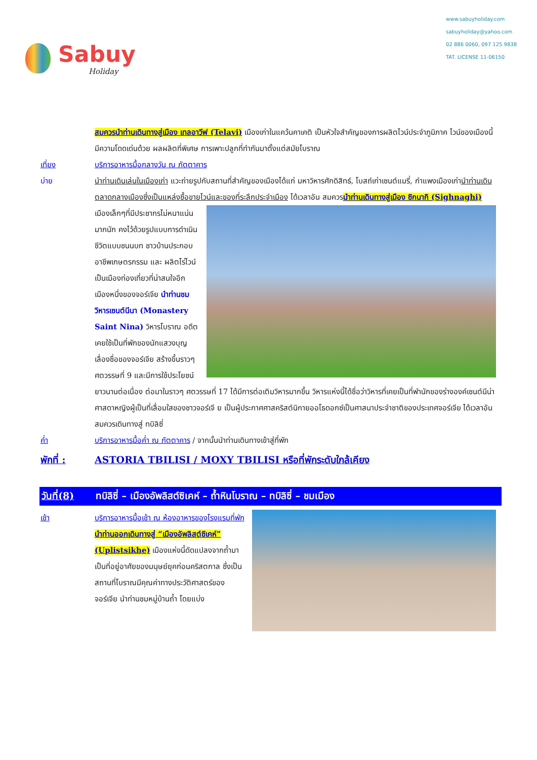Sabuy
Holiday
www.sabuyholiday.com
sabuyholiday@yahoo.com
02 886 0060, 097 125 9838
TAT. LICENSE 11-06150
สมควรนำท่านเดินทางสู่เมือง เทลอาวีฟ (Telavi) เมืองเก่าในแคว้นคาเคติ เป็นหัวใจสำคัญของการผลิตไวน์ประจำภูมิภาค ไวน์ของเมืองนี้มีความโดดเด่นด้วย ผลผลิตที่พิเศษ การเพาะปลูกที่ทำกันมาตั้งแต่สมัยโบราณ
เที่ยง บริการอาหารมื้อกลางวัน ณ ภัตตาคาร
บ่าย นำท่านเดินเล่นในเมืองเก่า แวะถ่ายรูปกับสถานที่สำคัญของเมืองได้แก่ มหาวิหารศักดิสิทธ์, โบสถ์เก่าเซนต์แมรี่, กำแพงเมืองเก่านำท่านเดินตลาดกลางเมืองซึ่งเป็นแหล่งซื้อขายไวน์และของที่ระลึกประจำเมือง ได้เวลาอัน
สมควรนำท่านเดินทางสู่เมือง ซิกนากิ (Sighnaghi) เมืองเล็กๆที่มีประชากรไม่หนาแน่นมากนัก คงไว้ด้วยรูปแบบการดำเนินชีวิตแบบชนนบท ชาวบ้านประกอบอาชีพเกษตรกรรม และ ผลิตไร่ไวน์ เป็นเมืองท่องเที่ยวที่น่าสนใจอีกเมืองหนึ่งของจอร์เจีย นำท่านชมวิหารเซนต์นีนา (Monastery Saint Nina) วิหารโบราณ อดีตเคยใช้เป็นที่พักของนักแสวงบุญเลื่องชื่อของจอร์เจีย สร้างขึ้นราวๆ ศตวรรษที่ 9 และมีการใช้ประโยชน์ยาวนานต่อเนื่อง ต่อมาในราวๆ ศตวรรษที่ 17 ได้มีการต่อเติมวิหารมากขึ้น วิหารแห่งนี้ได้ชื่อว่าวิหารที่เคยเป็นที่พำนักของร่างองค์เซนต์นีน่า ศาสดาหญิงผู้เป็นที่เลื่อมใสของชาวจอร์เจี ย เป็นผู้ประกาศศาสคริสต์นิกายออโธดอกซ์เป็นศาสนาประจำชาติของประเทศจอร์เจีย ได้เวลาอันสมควรเดินทางสู่ ทบิลิซี่
ค่ำ บริการอาหารมื้อค่ำ ณ ภัตตาคาร / จากนั้นนำท่านเดินทางเข้าสู่ที่พัก
พักที่ : ASTORIA TBILISI / MOXY TBILISI หรือที่พักระดับใกล้เคียง
วันที่(8) ทบิลิซี่ – เมืองอัพลิสต์ซิเคห์ – ถ้ำหินโบราณ – ทบิลิซี่ – ชมเมือง
เช้า บริการอาหารมื้อเช้า ณ ห้องอาหารของโรงแรมที่พัก
นำท่านออกเดินทางสู่ “เมืองอัพลิสต์ซิเคห์” (Uplistsikhe) เมืองแห่งนี้ดัดแปลงจากถ้ำมาเป็นที่อยู่อาศัยของมนุษย์ยุคก่อนคริสตกาล ซึ่งเป็นสถานที่โบราณมีคุณค่าทางประวัติศาสตร์ของจอร์เจีย นำท่านชมหมู่บ้านถ้ำ โดยแบ่ง